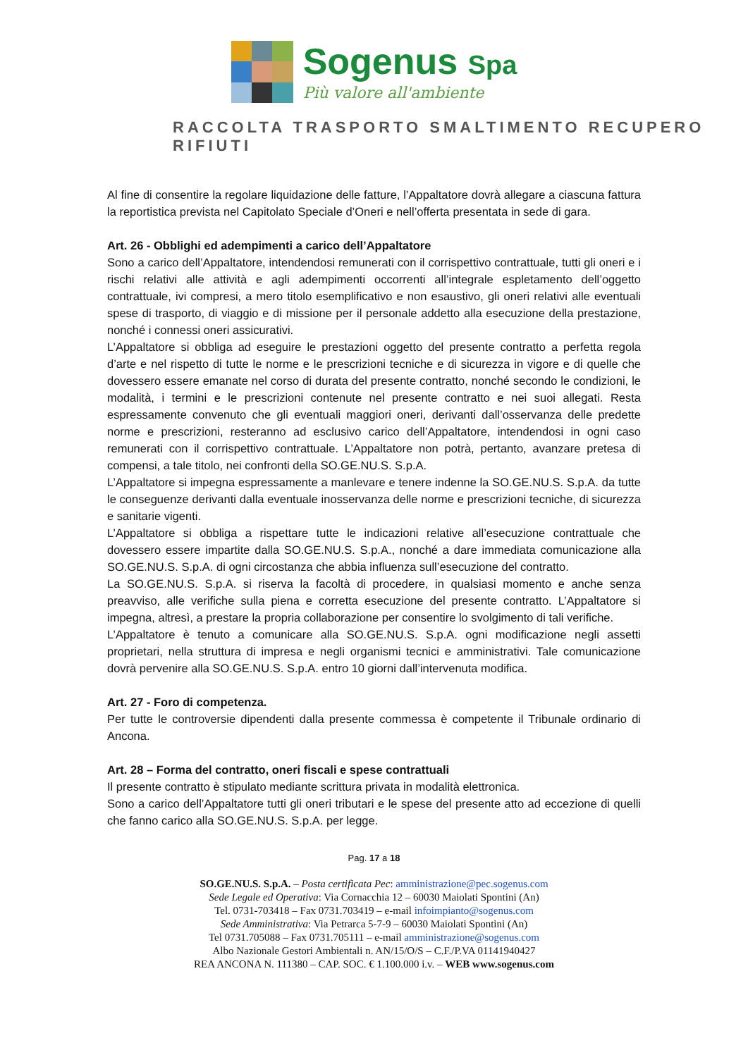Sogenus Spa
Più valore all'ambiente
RACCOLTA TRASPORTO SMALTIMENTO RECUPERO RIFIUTI
Al fine di consentire la regolare liquidazione delle fatture, l’Appaltatore dovrà allegare a ciascuna fattura la reportistica prevista nel Capitolato Speciale d’Oneri e nell’offerta presentata in sede di gara.
Art. 26 - Obblighi ed adempimenti a carico dell’Appaltatore
Sono a carico dell’Appaltatore, intendendosi remunerati con il corrispettivo contrattuale, tutti gli oneri e i rischi relativi alle attività e agli adempimenti occorrenti all’integrale espletamento dell’oggetto contrattuale, ivi compresi, a mero titolo esemplificativo e non esaustivo, gli oneri relativi alle eventuali spese di trasporto, di viaggio e di missione per il personale addetto alla esecuzione della prestazione, nonché i connessi oneri assicurativi.
L’Appaltatore si obbliga ad eseguire le prestazioni oggetto del presente contratto a perfetta regola d’arte e nel rispetto di tutte le norme e le prescrizioni tecniche e di sicurezza in vigore e di quelle che dovessero essere emanate nel corso di durata del presente contratto, nonché secondo le condizioni, le modalità, i termini e le prescrizioni contenute nel presente contratto e nei suoi allegati. Resta espressamente convenuto che gli eventuali maggiori oneri, derivanti dall’osservanza delle predette norme e prescrizioni, resteranno ad esclusivo carico dell’Appaltatore, intendendosi in ogni caso remunerati con il corrispettivo contrattuale. L’Appaltatore non potrà, pertanto, avanzare pretesa di compensi, a tale titolo, nei confronti della SO.GE.NU.S. S.p.A.
L’Appaltatore si impegna espressamente a manlevare e tenere indenne la SO.GE.NU.S. S.p.A. da tutte le conseguenze derivanti dalla eventuale inosservanza delle norme e prescrizioni tecniche, di sicurezza e sanitarie vigenti.
L’Appaltatore si obbliga a rispettare tutte le indicazioni relative all’esecuzione contrattuale che dovessero essere impartite dalla SO.GE.NU.S. S.p.A., nonché a dare immediata comunicazione alla SO.GE.NU.S. S.p.A. di ogni circostanza che abbia influenza sull’esecuzione del contratto.
La SO.GE.NU.S. S.p.A. si riserva la facoltà di procedere, in qualsiasi momento e anche senza preavviso, alle verifiche sulla piena e corretta esecuzione del presente contratto. L’Appaltatore si impegna, altresì, a prestare la propria collaborazione per consentire lo svolgimento di tali verifiche.
L’Appaltatore è tenuto a comunicare alla SO.GE.NU.S. S.p.A. ogni modificazione negli assetti proprietari, nella struttura di impresa e negli organismi tecnici e amministrativi. Tale comunicazione dovrà pervenire alla SO.GE.NU.S. S.p.A. entro 10 giorni dall’intervenuta modifica.
Art. 27 - Foro di competenza.
Per tutte le controversie dipendenti dalla presente commessa è competente il Tribunale ordinario di Ancona.
Art. 28 – Forma del contratto, oneri fiscali e spese contrattuali
Il presente contratto è stipulato mediante scrittura privata in modalità elettronica.
Sono a carico dell’Appaltatore tutti gli oneri tributari e le spese del presente atto ad eccezione di quelli che fanno carico alla SO.GE.NU.S. S.p.A. per legge.
Pag. 17 a 18
SO.GE.NU.S. S.p.A. – Posta certificata Pec: amministrazione@pec.sogenus.com
Sede Legale ed Operativa: Via Cornacchia 12 – 60030 Maiolati Spontini (An)
Tel. 0731-703418 – Fax 0731.703419 – e-mail infoimpianto@sogenus.com
Sede Amministrativa: Via Petrarca 5-7-9 – 60030 Maiolati Spontini (An)
Tel 0731.705088 – Fax 0731.705111 – e-mail amministrazione@sogenus.com
Albo Nazionale Gestori Ambientali n. AN/15/O/S – C.F./P.VA 01141940427
REA ANCONA N. 111380 – CAP. SOC. € 1.100.000 i.v. – WEB www.sogenus.com